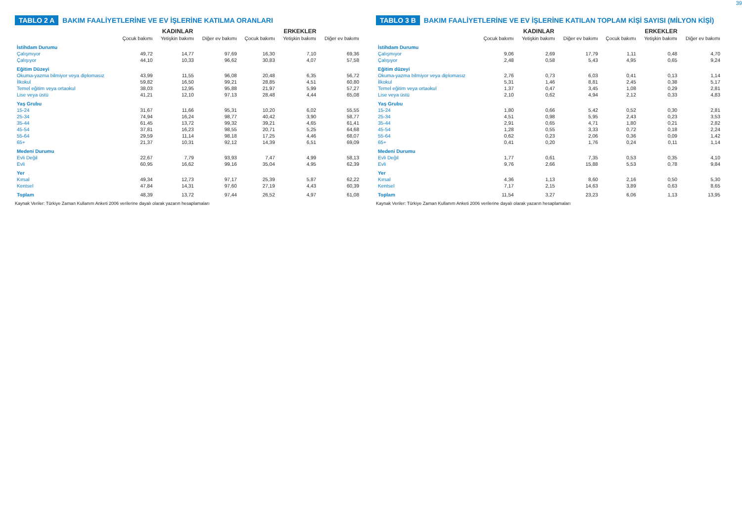39
TABLO 2 A BAKIM FAALİYETLERİNE VE EV İŞLERİNE KATILMA ORANLARI
| | KADINLAR | | | ERKEKLER | | |
| --- | --- | --- | --- | --- | --- | --- |
| | Çocuk bakımı | Yetişkin bakımı | Diğer ev bakımı | Çocuk bakımı | Yetişkin bakımı | Diğer ev bakımı |
| İstihdam Durumu | | | | | | |
| Çalışmıyor | 49,72 | 14,77 | 97,69 | 16,30 | 7,10 | 69,36 |
| Çalışıyor | 44,10 | 10,33 | 96,62 | 30,83 | 4,07 | 57,58 |
| Eğitim Düzeyi | | | | | | |
| Okuma-yazma bilmiyor veya diplomasız | 43,99 | 11,55 | 96,08 | 20,48 | 6,35 | 56,72 |
| İlkokul | 59,82 | 16,50 | 99,21 | 28,85 | 4,51 | 60,80 |
| Temel eğitim veya ortaokul | 38,03 | 12,95 | 95,88 | 21,97 | 5,99 | 57,27 |
| Lise veya üstü | 41,21 | 12,10 | 97,13 | 28,48 | 4,44 | 65,08 |
| Yaş Grubu | | | | | | |
| 15-24 | 31,67 | 11,66 | 95,31 | 10,20 | 6,02 | 55,55 |
| 25-34 | 74,94 | 16,24 | 98,77 | 40,42 | 3,90 | 58,77 |
| 35-44 | 61,45 | 13,72 | 99,32 | 39,21 | 4,65 | 61,41 |
| 45-54 | 37,81 | 16,23 | 98,55 | 20,71 | 5,25 | 64,68 |
| 55-64 | 29,59 | 11,14 | 98,18 | 17,25 | 4,46 | 68,07 |
| 65+ | 21,37 | 10,31 | 92,12 | 14,39 | 6,51 | 69,09 |
| Medeni Durumu | | | | | | |
| Evli Değil | 22,67 | 7,79 | 93,93 | 7,47 | 4,99 | 58,13 |
| Evli | 60,95 | 16,62 | 99,16 | 35,04 | 4,95 | 62,39 |
| Yer | | | | | | |
| Kırsal | 49,34 | 12,73 | 97,17 | 25,39 | 5,87 | 62,22 |
| Kentsel | 47,84 | 14,31 | 97,60 | 27,19 | 4,43 | 60,39 |
| Toplam | 48,39 | 13,72 | 97,44 | 26,52 | 4,97 | 61,08 |
Kaynak Veriler: Türkiye Zaman Kullanım Anketi 2006 verilerine dayalı olarak yazarın hesaplamaları
TABLO 3 B BAKIM FAALİYETLERİNE VE EV İŞLERİNE KATILAN TOPLAM KİŞİ SAYISI (MİLYON KİŞİ)
| | KADINLAR | | | ERKEKLER | | |
| --- | --- | --- | --- | --- | --- | --- |
| | Çocuk bakımı | Yetişkin bakımı | Diğer ev bakımı | Çocuk bakımı | Yetişkin bakımı | Diğer ev bakımı |
| İstihdam Durumu | | | | | | |
| Çalışmıyor | 9,06 | 2,69 | 17,79 | 1,11 | 0,48 | 4,70 |
| Çalışıyor | 2,48 | 0,58 | 5,43 | 4,95 | 0,65 | 9,24 |
| Eğitim düzeyi | | | | | | |
| Okuma-yazma bilmiyor veya diplomasız | 2,76 | 0,73 | 6,03 | 0,41 | 0,13 | 1,14 |
| İlkokul | 5,31 | 1,46 | 8,81 | 2,45 | 0,38 | 5,17 |
| Temel eğitim veya ortaokul | 1,37 | 0,47 | 3,45 | 1,08 | 0,29 | 2,81 |
| Lise veya üstü | 2,10 | 0,62 | 4,94 | 2,12 | 0,33 | 4,83 |
| Yaş Grubu | | | | | | |
| 15-24 | 1,80 | 0,66 | 5,42 | 0,52 | 0,30 | 2,81 |
| 25-34 | 4,51 | 0,98 | 5,95 | 2,43 | 0,23 | 3,53 |
| 35-44 | 2,91 | 0,65 | 4,71 | 1,80 | 0,21 | 2,82 |
| 45-54 | 1,28 | 0,55 | 3,33 | 0,72 | 0,18 | 2,24 |
| 55-64 | 0,62 | 0,23 | 2,06 | 0,36 | 0,09 | 1,42 |
| 65+ | 0,41 | 0,20 | 1,76 | 0,24 | 0,11 | 1,14 |
| Medeni Durumu | | | | | | |
| Evli Değil | 1,77 | 0,61 | 7,35 | 0,53 | 0,35 | 4,10 |
| Evli | 9,76 | 2,66 | 15,88 | 5,53 | 0,78 | 9,84 |
| Yer | | | | | | |
| Kırsal | 4,36 | 1,13 | 8,60 | 2,16 | 0,50 | 5,30 |
| Kentsel | 7,17 | 2,15 | 14,63 | 3,89 | 0,63 | 8,65 |
| Toplam | 11,54 | 3,27 | 23,23 | 6,06 | 1,13 | 13,95 |
Kaynak Veriler: Türkiye Zaman Kullanım Anketi 2006 verilerine dayalı olarak yazarın hesaplamaları